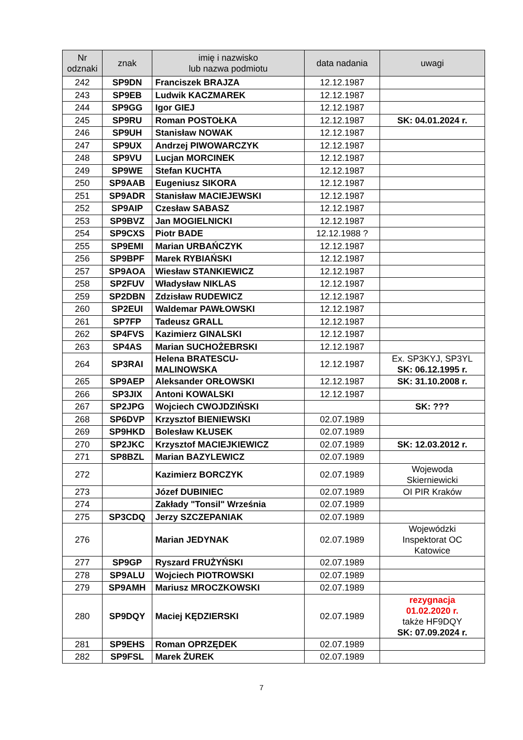| Nr odznaki | znak | imię i nazwisko lub nazwa podmiotu | data nadania | uwagi |
| --- | --- | --- | --- | --- |
| 242 | SP9DN | Franciszek BRAJZA | 12.12.1987 | |
| 243 | SP9EB | Ludwik KACZMAREK | 12.12.1987 | |
| 244 | SP9GG | Igor GIEJ | 12.12.1987 | |
| 245 | SP9RU | Roman POSTOŁKA | 12.12.1987 | SK: 04.01.2024 r. |
| 246 | SP9UH | Stanisław NOWAK | 12.12.1987 | |
| 247 | SP9UX | Andrzej PIWOWARCZYK | 12.12.1987 | |
| 248 | SP9VU | Lucjan MORCINEK | 12.12.1987 | |
| 249 | SP9WE | Stefan KUCHTA | 12.12.1987 | |
| 250 | SP9AAB | Eugeniusz SIKORA | 12.12.1987 | |
| 251 | SP9ADR | Stanisław MACIEJEWSKI | 12.12.1987 | |
| 252 | SP9AIP | Czesław SABASZ | 12.12.1987 | |
| 253 | SP9BVZ | Jan MOGIELNICKI | 12.12.1987 | |
| 254 | SP9CXS | Piotr BADE | 12.12.1988 ? | |
| 255 | SP9EMI | Marian URBAŃCZYK | 12.12.1987 | |
| 256 | SP9BPF | Marek RYBIAŃSKI | 12.12.1987 | |
| 257 | SP9AOA | Wiesław STANKIEWICZ | 12.12.1987 | |
| 258 | SP2FUV | Władysław NIKLAS | 12.12.1987 | |
| 259 | SP2DBN | Zdzisław RUDEWICZ | 12.12.1987 | |
| 260 | SP2EUI | Waldemar PAWŁOWSKI | 12.12.1987 | |
| 261 | SP7FP | Tadeusz GRALL | 12.12.1987 | |
| 262 | SP4FVS | Kazimierz GINALSKI | 12.12.1987 | |
| 263 | SP4AS | Marian SUCHOŻEBRSKI | 12.12.1987 | |
| 264 | SP3RAI | Helena BRATESCU- MALINOWSKA | 12.12.1987 | Ex. SP3KYJ, SP3YL SK: 06.12.1995 r. |
| 265 | SP9AEP | Aleksander ORŁOWSKI | 12.12.1987 | SK: 31.10.2008 r. |
| 266 | SP3JIX | Antoni KOWALSKI | 12.12.1987 | |
| 267 | SP2JPG | Wojciech CWOJDZIŃSKI | | SK: ??? |
| 268 | SP6DVP | Krzysztof BIENIEWSKI | 02.07.1989 | |
| 269 | SP9HKD | Bolesław KŁUSEK | 02.07.1989 | |
| 270 | SP2JKC | Krzysztof MACIEJKIEWICZ | 02.07.1989 | SK: 12.03.2012 r. |
| 271 | SP8BZL | Marian BAZYLEWICZ | 02.07.1989 | |
| 272 | | Kazimierz BORCZYK | 02.07.1989 | Wojewoda Skierniewicki |
| 273 | | Józef DUBINIEC | 02.07.1989 | OI PIR Kraków |
| 274 | | Zakłady "Tonsil" Września | 02.07.1989 | |
| 275 | SP3CDQ | Jerzy SZCZEPANIAK | 02.07.1989 | |
| 276 | | Marian JEDYNAK | 02.07.1989 | Wojewódzki Inspektorat OC Katowice |
| 277 | SP9GP | Ryszard FRUŻYŃSKI | 02.07.1989 | |
| 278 | SP9ALU | Wojciech PIOTROWSKI | 02.07.1989 | |
| 279 | SP9AMH | Mariusz MROCZKOWSKI | 02.07.1989 | |
| 280 | SP9DQY | Maciej KĘDZIERSKI | 02.07.1989 | rezygnacja 01.02.2020 r. także HF9DQY SK: 07.09.2024 r. |
| 281 | SP9EHS | Roman OPRZĘDEK | 02.07.1989 | |
| 282 | SP9FSL | Marek ŻUREK | 02.07.1989 | |
7